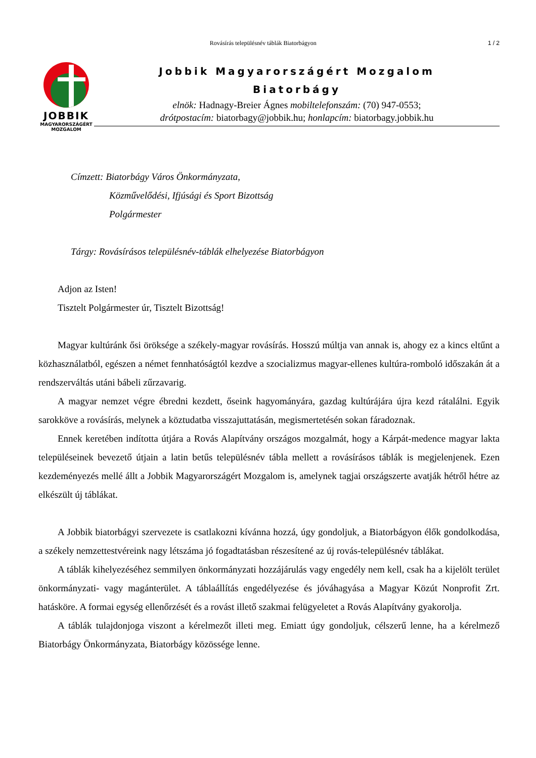Rovásírás településnév táblák Biatorbágyon 1 / 2
JOBBIK
MAGYARORSZÁGÉRT
MOZGALOM
Jobbik Magyarországért Mozgalom
Biatorbágy
elnök: Hadnagy-Breier Ágnes mobiltelefonszám: (70) 947-0553;
drótpostacím: biatorbagy@jobbik.hu; honlapcím: biatorbagy.jobbik.hu
Címzett: Biatorbágy Város Önkormányzata,
Közművelődési, Ifjúsági és Sport Bizottság
Polgármester
Tárgy: Rovásírásos településnév-táblák elhelyezése Biatorbágyon
Adjon az Isten!
Tisztelt Polgármester úr, Tisztelt Bizottság!
Magyar kultúránk ősi öröksége a székely-magyar rovásírás. Hosszú múltja van annak is, ahogy ez a kincs eltűnt a közhasználatból, egészen a német fennhatóságtól kezdve a szocializmus magyar-ellenes kultúra-romboló időszakán át a rendszerváltás utáni bábeli zűrzavarig.
A magyar nemzet végre ébredni kezdett, őseink hagyományára, gazdag kultúrájára újra kezd rátalálni. Egyik sarokköve a rovásírás, melynek a köztudatba visszajuttatásán, megismertetésén sokan fáradoznak.
Ennek keretében indította útjára a Rovás Alapítvány országos mozgalmát, hogy a Kárpát-medence magyar lakta településeinek bevezető útjain a latin betűs településnév tábla mellett a rovásírásos táblák is megjelenjenek. Ezen kezdeményezés mellé állt a Jobbik Magyarországért Mozgalom is, amelynek tagjai országszerte avatják hétről hétre az elkészült új táblákat.
A Jobbik biatorbágyi szervezete is csatlakozni kívánna hozzá, úgy gondoljuk, a Biatorbágyon élők gondolkodása, a székely nemzettestvéreink nagy létszáma jó fogadtatásban részesítené az új rovás-településnév táblákat.
A táblák kihelyezéséhez semmilyen önkormányzati hozzájárulás vagy engedély nem kell, csak ha a kijelölt terület önkormányzati- vagy magánterület. A táblaállítás engedélyezése és jóváhagyása a Magyar Közút Nonprofit Zrt. hatásköre. A formai egység ellenőrzését és a rovást illető szakmai felügyeletet a Rovás Alapítvány gyakorolja.
A táblák tulajdonjoga viszont a kérelmezőt illeti meg. Emiatt úgy gondoljuk, célszerű lenne, ha a kérelmező Biatorbágy Önkormányzata, Biatorbágy közössége lenne.